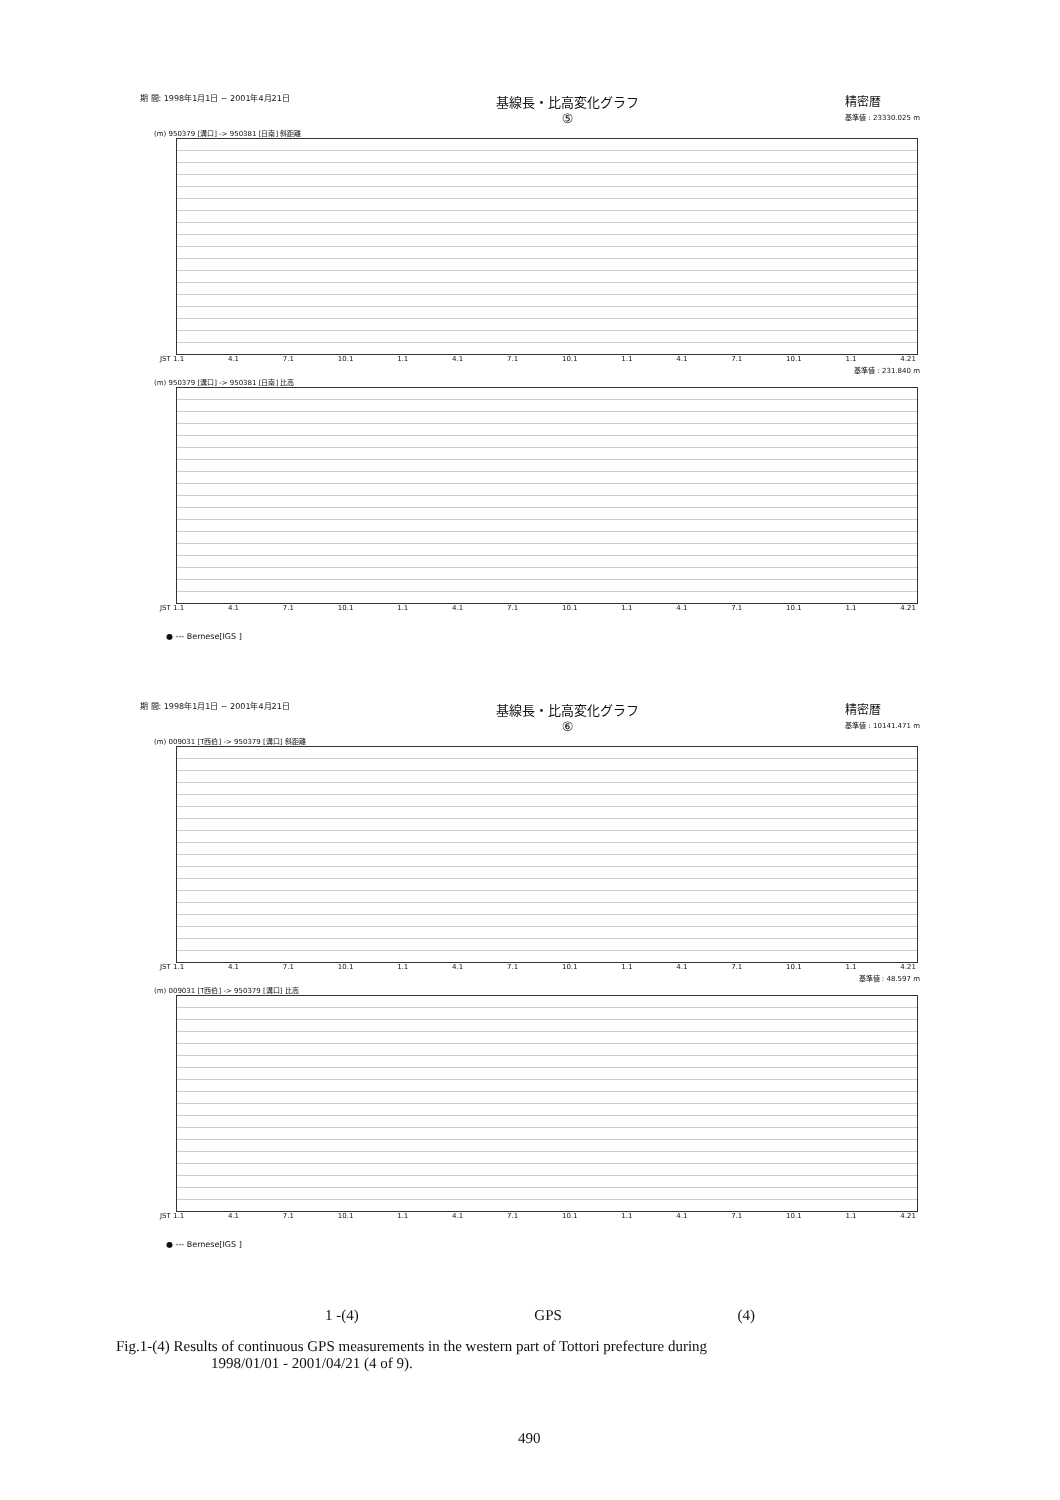期 間: 1998年1月1日 ~ 2001年4月21日 基線長・比高変化グラフ
⑤ 精密暦
基準値 : 23330.025 m
(m) 950379 [溝口] -> 950381 [日南] 斜距離
JST 1.1 4.1 7.1 10.1 1.1 4.1 7.1 10.1 1.1 4.1 7.1 10.1 1.1 4.21
基準値 : 231.840 m
(m) 950379 [溝口] -> 950381 [日南] 比高
JST 1.1 4.1 7.1 10.1 1.1 4.1 7.1 10.1 1.1 4.1 7.1 10.1 1.1 4.21
● --- Bernese[IGS ]
期 間: 1998年1月1日 ~ 2001年4月21日 基線長・比高変化グラフ
⑥ 精密暦
基準値 : 10141.471 m
(m) 009031 [T西伯] -> 950379 [溝口] 斜距離
JST 1.1 4.1 7.1 10.1 1.1 4.1 7.1 10.1 1.1 4.1 7.1 10.1 1.1 4.21
基準値 : 48.597 m
(m) 009031 [T西伯] -> 950379 [溝口] 比高
JST 1.1 4.1 7.1 10.1 1.1 4.1 7.1 10.1 1.1 4.1 7.1 10.1 1.1 4.21
● --- Bernese[IGS ]
1 -(4) GPS (4)
Fig.1-(4) Results of continuous GPS measurements in the western part of Tottori prefecture during
1998/01/01 - 2001/04/21 (4 of 9).
490